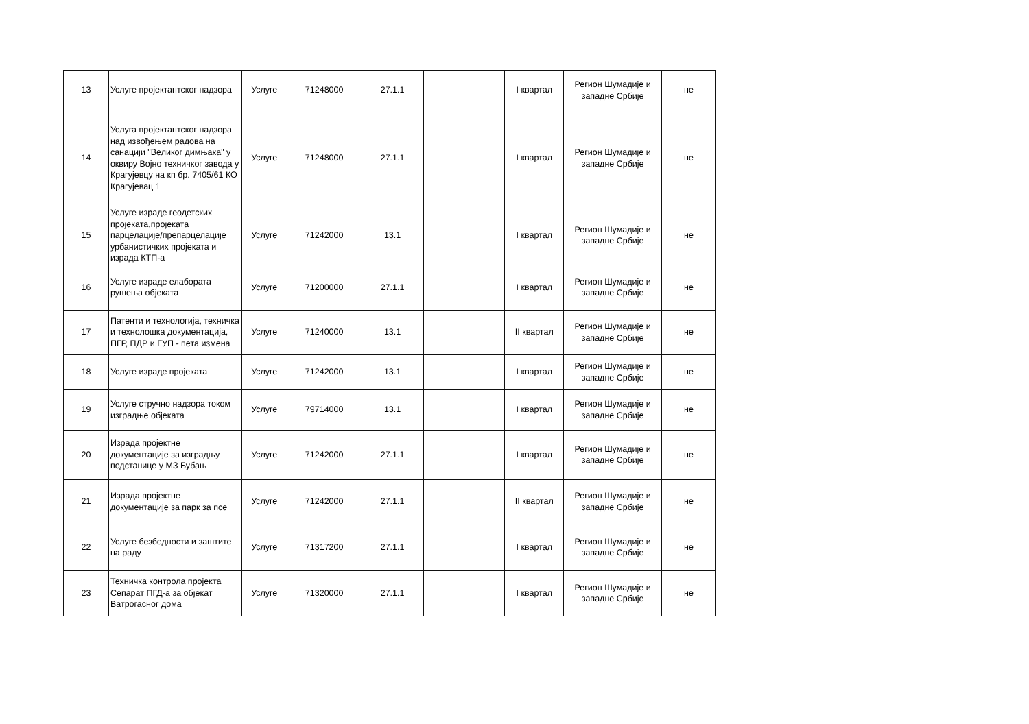| 13 | Услуге пројектантског надзора | Услуге | 71248000 | 27.1.1 | | I квартал | Регион Шумадије и западне Србије | не |
| 14 | Услуга пројектантског надзора над извођењем радова на санацији "Великог димњака" у оквиру Војно техничког завода у Крагујевцу на кп бр. 7405/61 КО Крагујевац 1 | Услуге | 71248000 | 27.1.1 | | I квартал | Регион Шумадије и западне Србије | не |
| 15 | Услуге израде геодетских пројеката,пројеката парцелације/препарцелације урбанистичких пројеката и израда КТП-а | Услуге | 71242000 | 13.1 | | I квартал | Регион Шумадије и западне Србије | не |
| 16 | Услуге израде елабората рушења објеката | Услуге | 71200000 | 27.1.1 | | I квартал | Регион Шумадије и западне Србије | не |
| 17 | Патенти и технологија, техничка и технолошка документација, ПГР, ПДР и ГУП - пета измена | Услуге | 71240000 | 13.1 | | II квартал | Регион Шумадије и западне Србије | не |
| 18 | Услуге израде пројеката | Услуге | 71242000 | 13.1 | | I квартал | Регион Шумадије и западне Србије | не |
| 19 | Услуге стручно надзора током изградње објеката | Услуге | 79714000 | 13.1 | | I квартал | Регион Шумадије и западне Србије | не |
| 20 | Израда пројектне документације за изградњу подстанице у МЗ Бубањ | Услуге | 71242000 | 27.1.1 | | I квартал | Регион Шумадије и западне Србије | не |
| 21 | Израда пројектне документације за парк за псе | Услуге | 71242000 | 27.1.1 | | II квартал | Регион Шумадије и западне Србије | не |
| 22 | Услуге безбедности и заштите на раду | Услуге | 71317200 | 27.1.1 | | I квартал | Регион Шумадије и западне Србије | не |
| 23 | Техничка контрола пројекта Сепарат ПГД-а за објекат Ватрогасног дома | Услуге | 71320000 | 27.1.1 | | I квартал | Регион Шумадије и западне Србије | не |